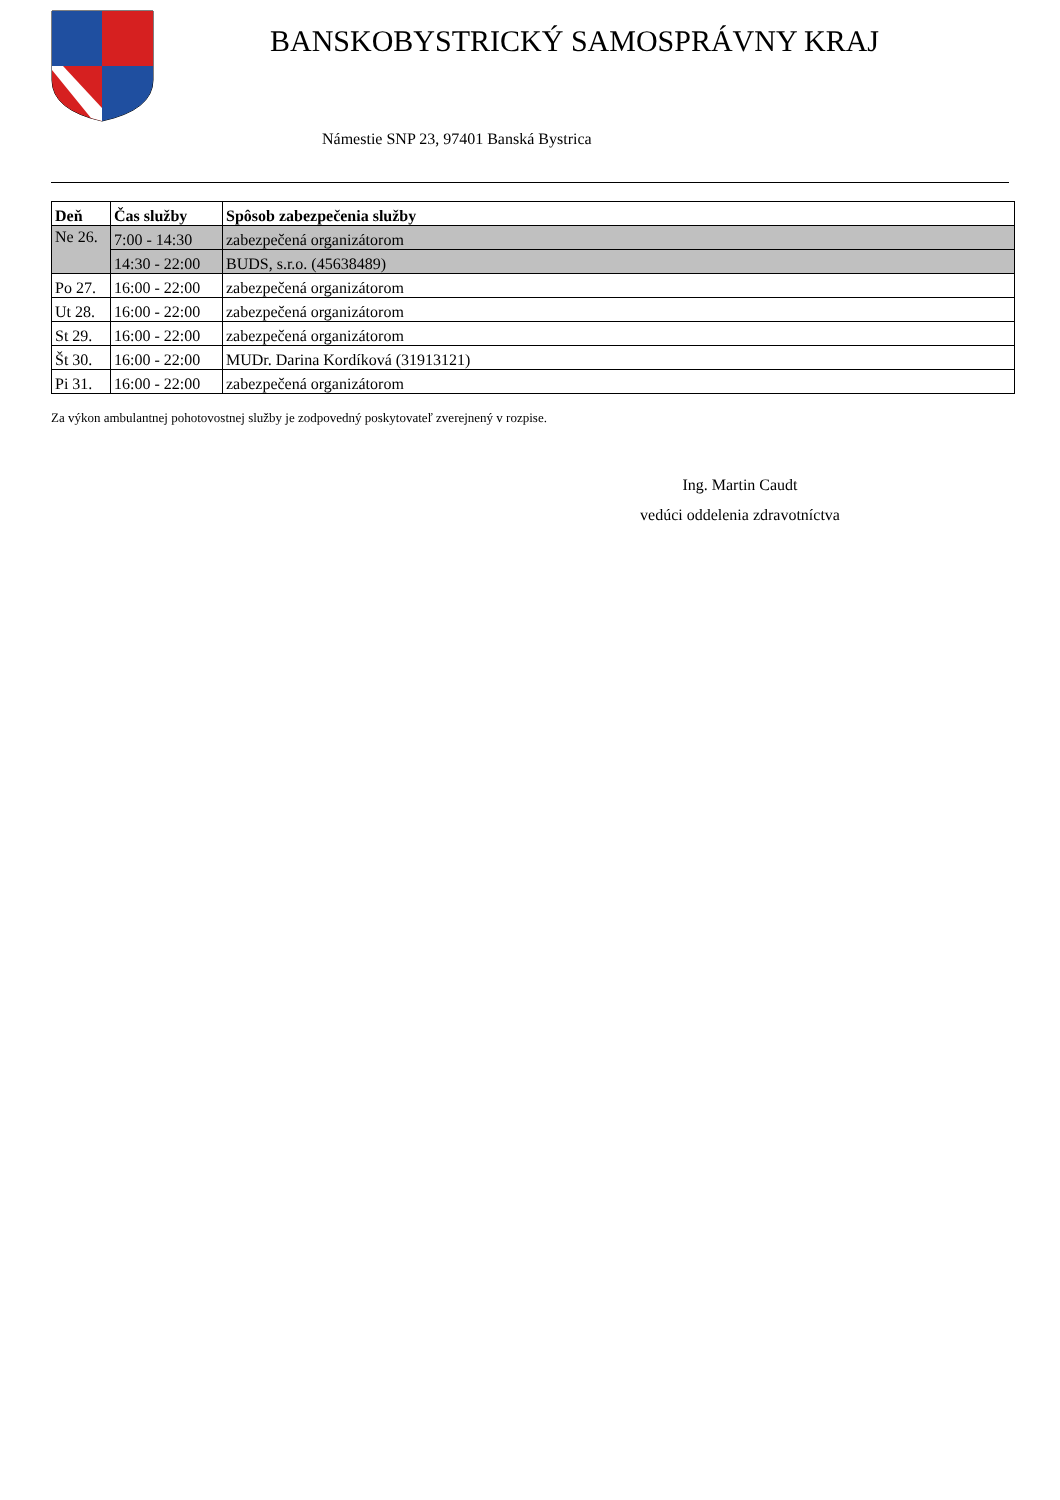BANSKOBYSTRICKÝ SAMOSPRÁVNY KRAJ
Námestie SNP 23, 97401 Banská Bystrica
| Deň | Čas služby | Spôsob zabezpečenia služby |
| --- | --- | --- |
| Ne 26. | 7:00 - 14:30 | zabezpečená organizátorom |
| | 14:30 - 22:00 | BUDS, s.r.o. (45638489) |
| Po 27. | 16:00 - 22:00 | zabezpečená organizátorom |
| Ut 28. | 16:00 - 22:00 | zabezpečená organizátorom |
| St 29. | 16:00 - 22:00 | zabezpečená organizátorom |
| Št 30. | 16:00 - 22:00 | MUDr. Darina Kordíková (31913121) |
| Pi 31. | 16:00 - 22:00 | zabezpečená organizátorom |
Za výkon ambulantnej pohotovostnej služby je zodpovedný poskytovateľ zverejnený v rozpise.
Ing. Martin Caudt
vedúci oddelenia zdravotníctva